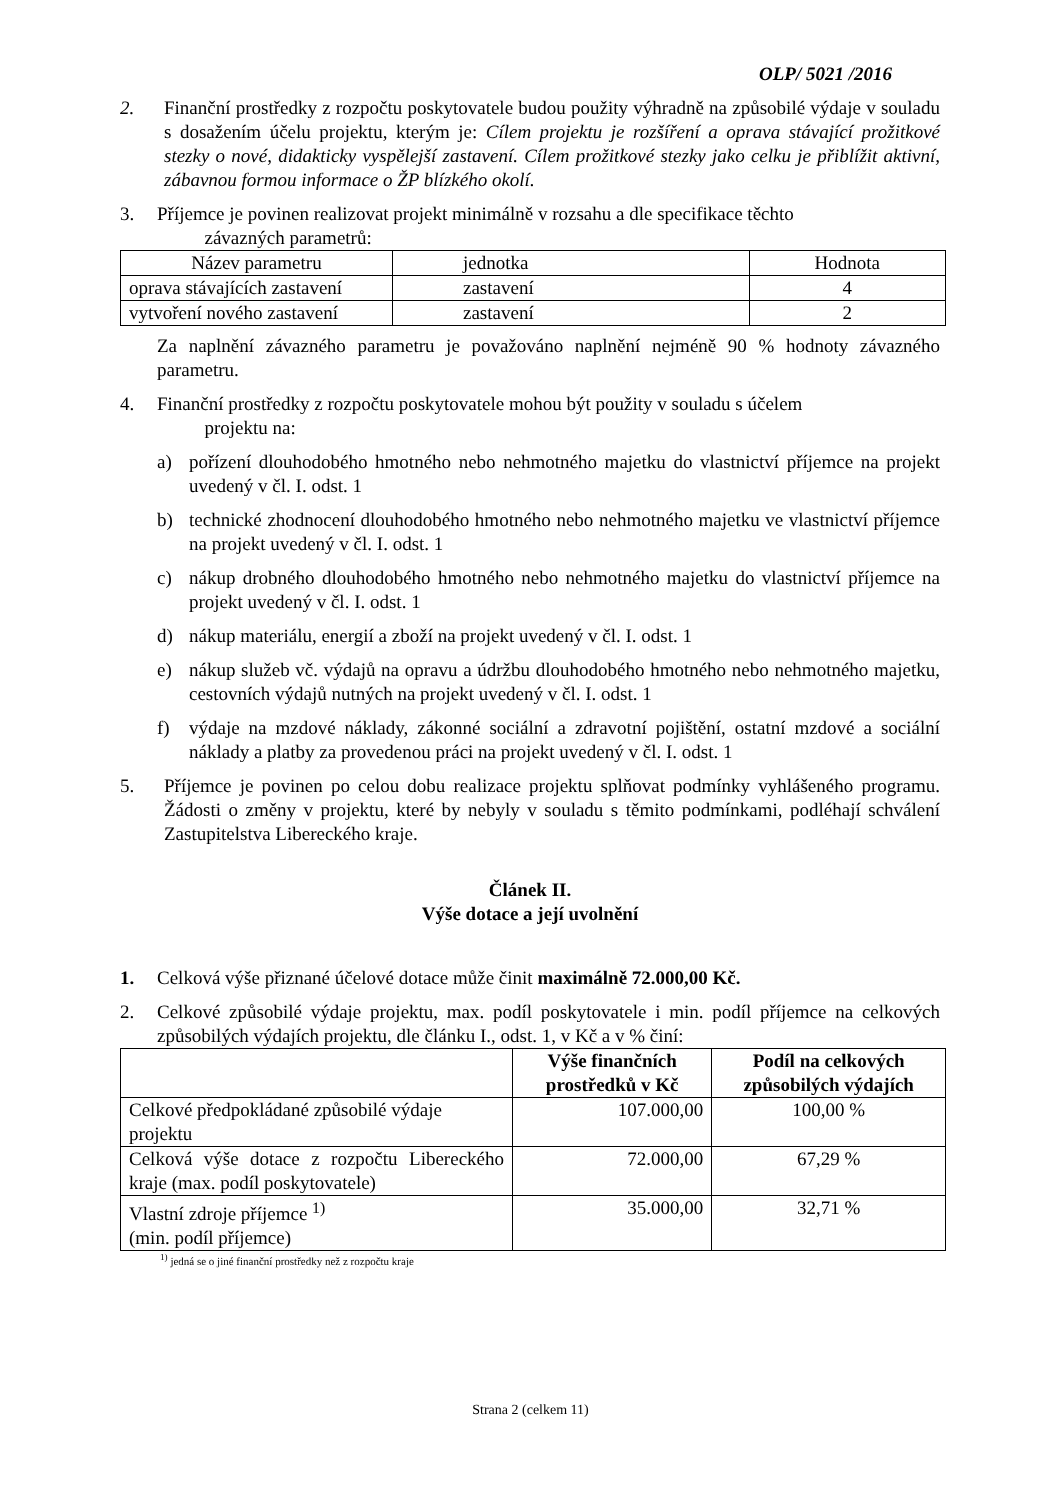OLP/ 5021 /2016
2. Finanční prostředky z rozpočtu poskytovatele budou použity výhradně na způsobilé výdaje v souladu s dosažením účelu projektu, kterým je: Cílem projektu je rozšíření a oprava stávající prožitkové stezky o nové, didakticky vyspělejší zastavení. Cílem prožitkové stezky jako celku je přiblížit aktivní, zábavnou formou informace o ŽP blízkého okolí.
3. Příjemce je povinen realizovat projekt minimálně v rozsahu a dle specifikace těchto
závazných parametrů:
| Název parametru | jednotka | Hodnota |
| --- | --- | --- |
| oprava stávajících zastavení | zastavení | 4 |
| vytvoření nového zastavení | zastavení | 2 |
Za naplnění závazného parametru je považováno naplnění nejméně 90 % hodnoty závazného parametru.
4. Finanční prostředky z rozpočtu poskytovatele mohou být použity v souladu s účelem
projektu na:
a) pořízení dlouhodobého hmotného nebo nehmotného majetku do vlastnictví příjemce na projekt uvedený v čl. I. odst. 1
b) technické zhodnocení dlouhodobého hmotného nebo nehmotného majetku ve vlastnictví příjemce na projekt uvedený v čl. I. odst. 1
c) nákup drobného dlouhodobého hmotného nebo nehmotného majetku do vlastnictví příjemce na projekt uvedený v čl. I. odst. 1
d) nákup materiálu, energií a zboží na projekt uvedený v čl. I. odst. 1
e) nákup služeb vč. výdajů na opravu a údržbu dlouhodobého hmotného nebo nehmotného majetku, cestovních výdajů nutných na projekt uvedený v čl. I. odst. 1
f) výdaje na mzdové náklady, zákonné sociální a zdravotní pojištění, ostatní mzdové a sociální náklady a platby za provedenou práci na projekt uvedený v čl. I. odst. 1
5. Příjemce je povinen po celou dobu realizace projektu splňovat podmínky vyhlášeného programu. Žádosti o změny v projektu, které by nebyly v souladu s těmito podmínkami, podléhají schválení Zastupitelstva Libereckého kraje.
Článek II.
Výše dotace a její uvolnění
1. Celková výše přiznané účelové dotace může činit maximálně 72.000,00 Kč.
2. Celkové způsobilé výdaje projektu, max. podíl poskytovatele i min. podíl příjemce na celkových způsobilých výdajích projektu, dle článku I., odst. 1, v Kč a v % činí:
| | Výše finančních prostředků v Kč | Podíl na celkových způsobilých výdajích |
| --- | --- | --- |
| Celkové předpokládané způsobilé výdaje projektu | 107.000,00 | 100,00 % |
| Celková výše dotace z rozpočtu Libereckého kraje (max. podíl poskytovatele) | 72.000,00 | 67,29 % |
| Vlastní zdroje příjemce <sup>1)</sup> (min. podíl příjemce) | 35.000,00 | 32,71 % |
<sup>1)</sup> jedná se o jiné finanční prostředky než z rozpočtu kraje
Strana 2 (celkem 11)